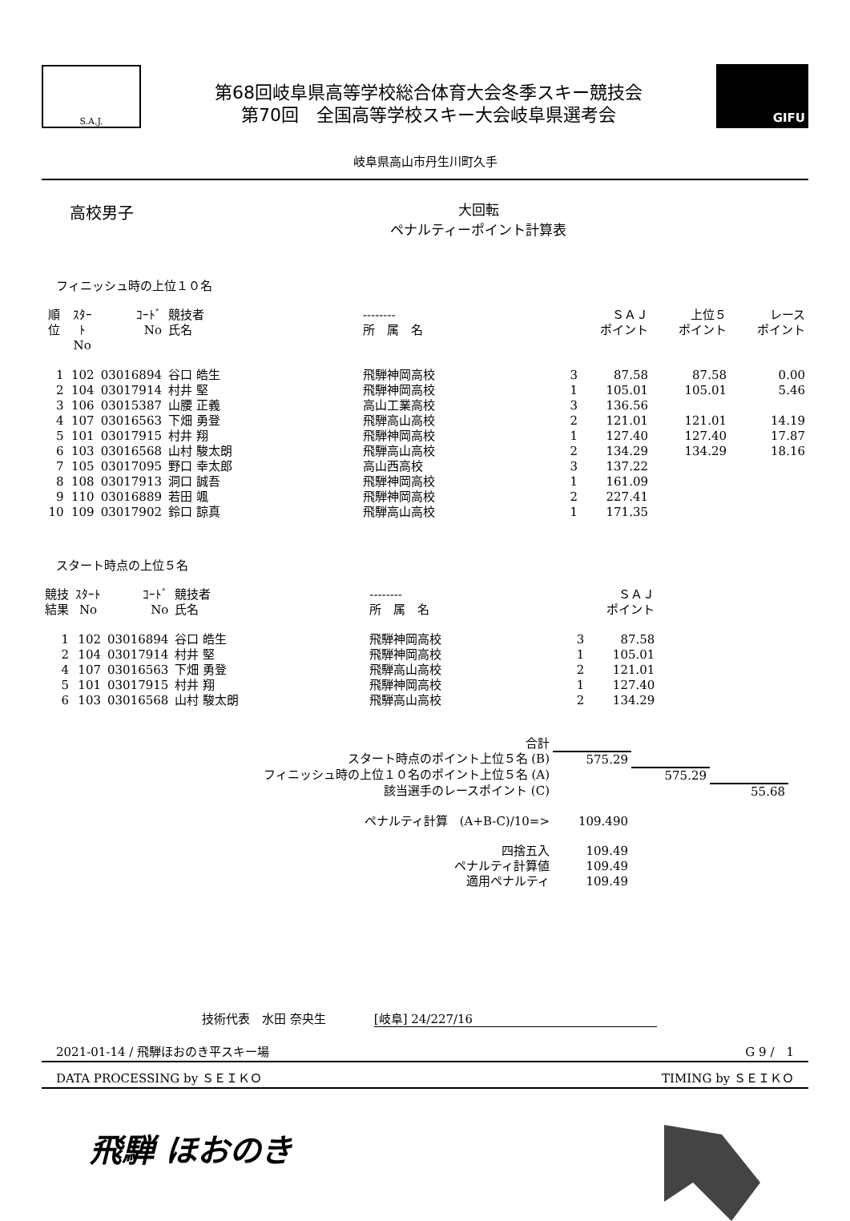S.A.J.
第68回岐阜県高等学校総合体育大会冬季スキー競技会
第70回　全国高等学校スキー大会岐阜県選考会
GIFU
岐阜県高山市丹生川町久手
高校男子
大回転
ペナルティーポイント計算表
フィニッシュ時の上位１０名
| 順位 | ｽﾀｰﾄ No | ｺｰﾄﾞ No | 競技者 氏名 | -------- 所 属 名 | | ＳＡＪ ポイント | 上位５ ポイント | レース ポイント |
| --- | --- | --- | --- | --- | --- | --- | --- | --- |
| 1 | 102 | 03016894 | 谷口 皓生 | 飛騨神岡高校 | 3 | 87.58 | 87.58 | 0.00 |
| 2 | 104 | 03017914 | 村井 堅 | 飛騨神岡高校 | 1 | 105.01 | 105.01 | 5.46 |
| 3 | 106 | 03015387 | 山腰 正義 | 高山工業高校 | 3 | 136.56 | | |
| 4 | 107 | 03016563 | 下畑 勇登 | 飛騨高山高校 | 2 | 121.01 | 121.01 | 14.19 |
| 5 | 101 | 03017915 | 村井 翔 | 飛騨神岡高校 | 1 | 127.40 | 127.40 | 17.87 |
| 6 | 103 | 03016568 | 山村 駿太朗 | 飛騨高山高校 | 2 | 134.29 | 134.29 | 18.16 |
| 7 | 105 | 03017095 | 野口 幸太郎 | 高山西高校 | 3 | 137.22 | | |
| 8 | 108 | 03017913 | 洞口 誠吾 | 飛騨神岡高校 | 1 | 161.09 | | |
| 9 | 110 | 03016889 | 若田 颯 | 飛騨神岡高校 | 2 | 227.41 | | |
| 10 | 109 | 03017902 | 鈴口 諒真 | 飛騨高山高校 | 1 | 171.35 | | |
スタート時点の上位５名
| 競技 結果 | ｽﾀｰﾄ No | ｺｰﾄﾞ No | 競技者 氏名 | -------- 所 属 名 | | ＳＡＪ ポイント |
| --- | --- | --- | --- | --- | --- | --- |
| 1 | 102 | 03016894 | 谷口 皓生 | 飛騨神岡高校 | 3 | 87.58 |
| 2 | 104 | 03017914 | 村井 堅 | 飛騨神岡高校 | 1 | 105.01 |
| 4 | 107 | 03016563 | 下畑 勇登 | 飛騨高山高校 | 2 | 121.01 |
| 5 | 101 | 03017915 | 村井 翔 | 飛騨神岡高校 | 1 | 127.40 |
| 6 | 103 | 03016568 | 山村 駿太朗 | 飛騨高山高校 | 2 | 134.29 |
| 合計 | | | |
| スタート時点のポイント上位５名 (B) | 575.29 | | |
| フィニッシュ時の上位１０名のポイント上位５名 (A) | | 575.29 | |
| 該当選手のレースポイント (C) | | | 55.68 |
| ペナルティ計算 (A+B-C)/10=> | 109.490 | | |
| 四捨五入 | 109.49 | | |
| ペナルティ計算値 | 109.49 | | |
| 適用ペナルティ | 109.49 | | |
技術代表　水田 奈央生　　　　[岐阜] 24/227/16
2021-01-14 / 飛騨ほおのき平スキー場 G 9 /　1
DATA PROCESSING by ＳＥＩＫＯ TIMING by ＳＥＩＫＯ
飛騨 ほおのき